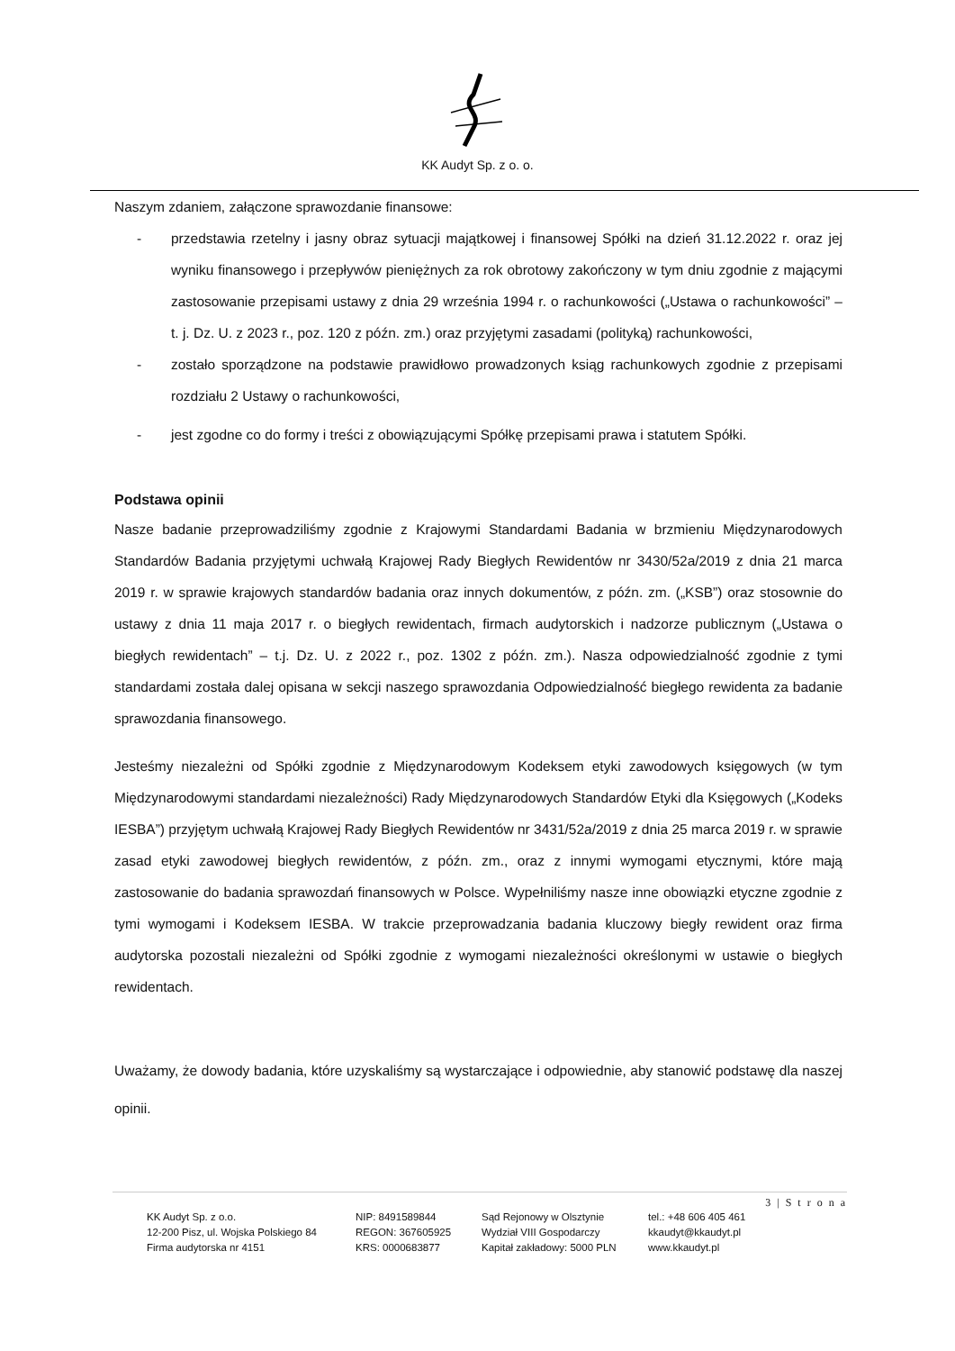KK Audyt Sp. z o. o.
Naszym zdaniem, załączone sprawozdanie finansowe:
- przedstawia rzetelny i jasny obraz sytuacji majątkowej i finansowej Spółki na dzień 31.12.2022 r. oraz jej wyniku finansowego i przepływów pieniężnych za rok obrotowy zakończony w tym dniu zgodnie z mającymi zastosowanie przepisami ustawy z dnia 29 września 1994 r. o rachunkowości („Ustawa o rachunkowości” – t. j. Dz. U. z 2023 r., poz. 120 z późn. zm.) oraz przyjętymi zasadami (polityką) rachunkowości,
- zostało sporządzone na podstawie prawidłowo prowadzonych ksiąg rachunkowych zgodnie z przepisami rozdziału 2 Ustawy o rachunkowości,
- jest zgodne co do formy i treści z obowiązującymi Spółkę przepisami prawa i statutem Spółki.
Podstawa opinii
Nasze badanie przeprowadziliśmy zgodnie z Krajowymi Standardami Badania w brzmieniu Międzynarodowych Standardów Badania przyjętymi uchwałą Krajowej Rady Biegłych Rewidentów nr 3430/52a/2019 z dnia 21 marca 2019 r. w sprawie krajowych standardów badania oraz innych dokumentów, z późn. zm. („KSB”) oraz stosownie do ustawy z dnia 11 maja 2017 r. o biegłych rewidentach, firmach audytorskich i nadzorze publicznym („Ustawa o biegłych rewidentach” – t.j. Dz. U. z 2022 r., poz. 1302 z późn. zm.). Nasza odpowiedzialność zgodnie z tymi standardami została dalej opisana w sekcji naszego sprawozdania Odpowiedzialność biegłego rewidenta za badanie sprawozdania finansowego.
Jesteśmy niezależni od Spółki zgodnie z Międzynarodowym Kodeksem etyki zawodowych księgowych (w tym Międzynarodowymi standardami niezależności) Rady Międzynarodowych Standardów Etyki dla Księgowych („Kodeks IESBA”) przyjętym uchwałą Krajowej Rady Biegłych Rewidentów nr 3431/52a/2019 z dnia 25 marca 2019 r. w sprawie zasad etyki zawodowej biegłych rewidentów, z późn. zm., oraz z innymi wymogami etycznymi, które mają zastosowanie do badania sprawozdań finansowych w Polsce. Wypełniliśmy nasze inne obowiązki etyczne zgodnie z tymi wymogami i Kodeksem IESBA. W trakcie przeprowadzania badania kluczowy biegły rewident oraz firma audytorska pozostali niezależni od Spółki zgodnie z wymogami niezależności określonymi w ustawie o biegłych rewidentach.
Uważamy, że dowody badania, które uzyskaliśmy są wystarczające i odpowiednie, aby stanowić podstawę dla naszej opinii.
3 | S t r o n a
KK Audyt Sp. z o.o.
12-200 Pisz, ul. Wojska Polskiego 84
Firma audytorska nr 4151
NIP: 8491589844
REGON: 367605925
KRS: 0000683877
Sąd Rejonowy w Olsztynie
Wydział VIII Gospodarczy
Kapitał zakładowy: 5000 PLN
tel.: +48 606 405 461
kkaudyt@kkaudyt.pl
www.kkaudyt.pl